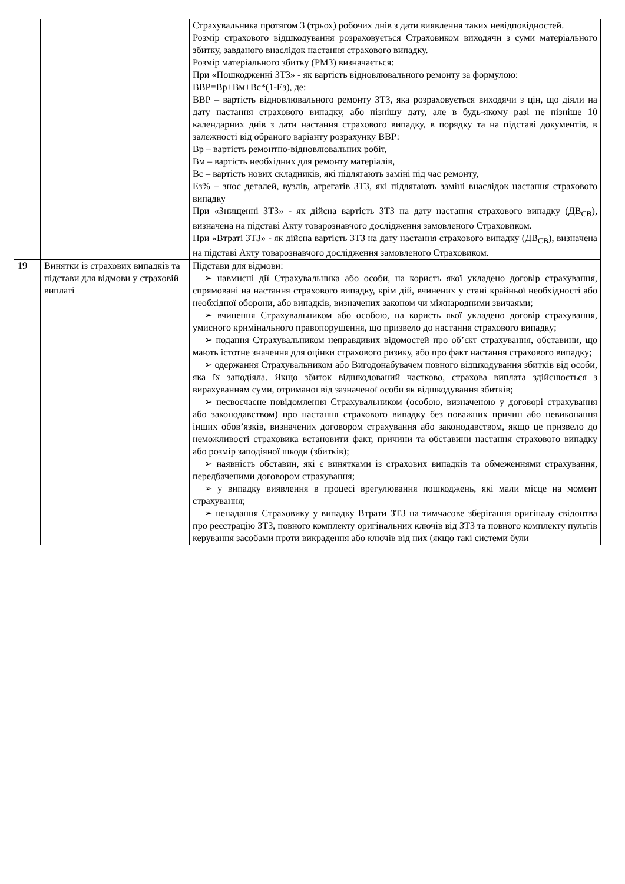| | | Страхувальника протягом 3 (трьох) робочих днів з дати виявлення таких невідповідностей. Розмір страхового відшкодування розраховується Страховиком виходячи з суми матеріального збитку, завданого внаслідок настання страхового випадку. Розмір матеріального збитку (РМЗ) визначається: При «Пошкодженні ЗТЗ» - як вартість відновлювального ремонту за формулою: ВВР=Вр+Вм+Вс*(1-Ез), де: ВВР – вартість відновлювального ремонту ЗТЗ, яка розраховується виходячи з цін, що діяли на дату настання страхового випадку, або пізнішу дату, але в будь-якому разі не пізніше 10 календарних днів з дати настання страхового випадку, в порядку та на підставі документів, в залежності від обраного варіанту розрахунку ВВР: Вр – вартість ремонтно-відновлювальних робіт, Вм – вартість необхідних для ремонту матеріалів, Вс – вартість нових складників, які підлягають заміні під час ремонту, Ез% – знос деталей, вузлів, агрегатів ЗТЗ, які підлягають заміні внаслідок настання страхового випадку При «Знищенні ЗТЗ» - як дійсна вартість ЗТЗ на дату настання страхового випадку (ДВ<sub>СВ</sub>), визначена на підставі Акту товарознавчого дослідження замовленого Страховиком. При «Втраті ЗТЗ» - як дійсна вартість ЗТЗ на дату настання страхового випадку (ДВ<sub>СВ</sub>), визначена на підставі Акту товарознавчого дослідження замовленого Страховиком. |
| 19 | Винятки із страхових випадків та підстави для відмови у страховій виплаті | Підстави для відмови: ➢ навмисні дії Страхувальника або особи, на користь якої укладено договір страхування, спрямовані на настання страхового випадку, крім дій, вчинених у стані крайньої необхідності або необхідної оборони, або випадків, визначених законом чи міжнародними звичаями; ➢ вчинення Страхувальником або особою, на користь якої укладено договір страхування, умисного кримінального правопорушення, що призвело до настання страхового випадку; ➢ подання Страхувальником неправдивих відомостей про об’єкт страхування, обставини, що мають істотне значення для оцінки страхового ризику, або про факт настання страхового випадку; ➢ одержання Страхувальником або Вигодонабувачем повного відшкодування збитків від особи, яка їх заподіяла. Якщо збиток відшкодований частково, страхова виплата здійснюється з вирахуванням суми, отриманої від зазначеної особи як відшкодування збитків; ➢ несвоєчасне повідомлення Страхувальником (особою, визначеною у договорі страхування або законодавством) про настання страхового випадку без поважних причин або невиконання інших обов’язків, визначених договором страхування або законодавством, якщо це призвело до неможливості страховика встановити факт, причини та обставини настання страхового випадку або розмір заподіяної шкоди (збитків); ➢ наявність обставин, які є винятками із страхових випадків та обмеженнями страхування, передбаченими договором страхування; ➢ у випадку виявлення в процесі врегулювання пошкоджень, які мали місце на момент страхування; ➢ ненадання Страховику у випадку Втрати ЗТЗ на тимчасове зберігання оригіналу свідоцтва про реєстрацію ЗТЗ, повного комплекту оригінальних ключів від ЗТЗ та повного комплекту пультів керування засобами проти викрадення або ключів від них (якщо такі системи були |